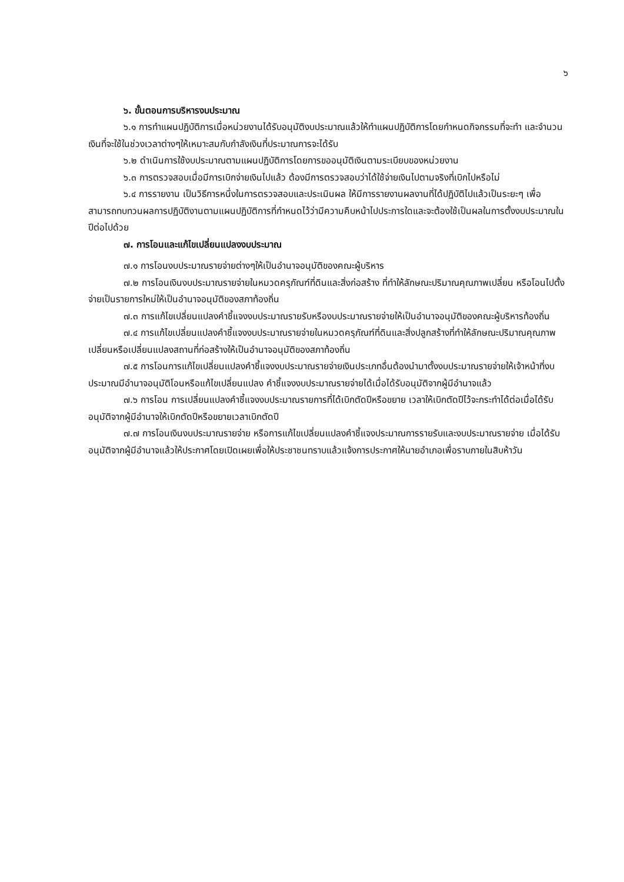๖
๖. ขั้นตอนการบริหารงบประมาณ
๖.๑ การทำแผนปฏิบัติการเมื่อหน่วยงานได้รับอนุมัติงบประมาณแล้วให้ทำแผนปฏิบัติการโดยกำหนดกิจกรรมที่จะทำ และจำนวนเงินที่จะใช้ในช่วงเวลาต่างๆให้เหมาะสมกับกำลังเงินที่ประมาณการจะได้รับ
๖.๒ ดำเนินการใช้งบประมาณตามแผนปฏิบัติการโดยการขออนุมัติเงินตามระเบียบของหน่วยงาน
๖.๓ การตรวจสอบเมื่อมีการเบิกจ่ายเงินไปแล้ว ต้องมีการตรวจสอบว่าได้ใช้จ่ายเงินไปตามจริงที่เบิกไปหรือไม่
๖.๔ การรายงาน เป็นวิธีการหนึ่งในการตรวจสอบและประเมินผล ให้มีการรายงานผลงานที่ได้ปฏิบัติไปแล้วเป็นระยะๆ เพื่อสามารถทบทวนผลการปฏิบัติงานตามแผนปฏิบัติการที่กำหนดไว้ว่ามีความคืบหน้าไปประการใดและจะต้องใช้เป็นผลในการตั้งงบประมาณในปีต่อไปด้วย
๗. การโอนและแก้ไขเปลี่ยนแปลงงบประมาณ
๗.๑ การโอนงบประมาณรายจ่ายต่างๆให้เป็นอำนาจอนุมัติของคณะผู้บริหาร
๗.๒ การโอนเงินงบประมาณรายจ่ายในหมวดครุภัณฑ์ที่ดินและสิ่งก่อสร้าง ที่ทำให้ลักษณะปริมาณคุณภาพเปลี่ยน หรือโอนไปตั้งจ่ายเป็นรายการใหม่ให้เป็นอำนาจอนุมัติของสภาท้องถิ่น
๗.๓ การแก้ไขเปลี่ยนแปลงคำชี้แจงงบประมาณรายรับหรืองบประมาณรายจ่ายให้เป็นอำนาจอนุมัติของคณะผู้บริหารท้องถิ่น
๗.๔ การแก้ไขเปลี่ยนแปลงคำชี้แจงงบประมาณรายจ่ายในหมวดครุภัณฑ์ที่ดินและสิ่งปลูกสร้างที่ทำให้ลักษณะปริมาณคุณภาพเปลี่ยนหรือเปลี่ยนแปลงสถานที่ก่อสร้างให้เป็นอำนาจอนุมัติของสภาท้องถิ่น
๗.๕ การโอนการแก้ไขเปลี่ยนแปลงคำชี้แจงงบประมาณรายจ่ายเงินประเภทอื่นต้องนำมาตั้งงบประมาณรายจ่ายให้เจ้าหน้าที่งบประมาณมีอำนาจอนุมัติโอนหรือแก้ไขเปลี่ยนแปลง คำชี้แจงงบประมาณรายจ่ายได้เมื่อได้รับอนุมัติจากผู้มีอำนาจแล้ว
๗.๖ การโอน การเปลี่ยนแปลงคำชี้แจงงบประมาณรายการที่ได้เบิกตัดปีหรือขยาย เวลาให้เบิกตัดปีไว้จะกระทำได้ต่อเมื่อได้รับอนุมัติจากผู้มีอำนาจให้เบิกตัดปีหรือขยายเวลาเบิกตัดปี
๗.๗ การโอนเงินงบประมาณรายจ่าย หรือการแก้ไขเปลี่ยนแปลงคำชี้แจงประมาณการรายรับและงบประมาณรายจ่าย เมื่อได้รับอนุมัติจากผู้มีอำนาจแล้วให้ประกาศโดยเปิดเผยเพื่อให้ประชาชนทราบแล้วแจ้งการประกาศให้นายอำเภอเพื่อราบภายในสิบห้าวัน